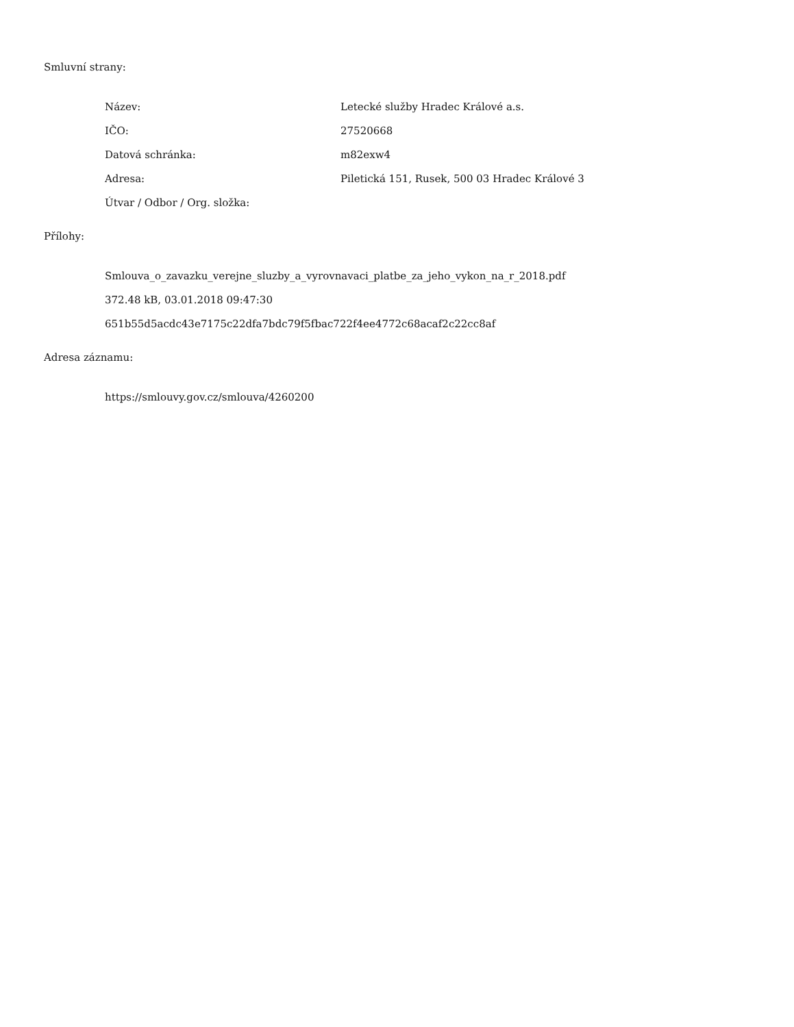Smluvní strany:
| Název: | Letecké služby Hradec Králové a.s. |
| IČO: | 27520668 |
| Datová schránka: | m82exw4 |
| Adresa: | Piletická 151, Rusek, 500 03 Hradec Králové 3 |
| Útvar / Odbor / Org. složka: | |
Přílohy:
Smlouva_o_zavazku_verejne_sluzby_a_vyrovnavaci_platbe_za_jeho_vykon_na_r_2018.pdf
372.48 kB, 03.01.2018 09:47:30
651b55d5acdc43e7175c22dfa7bdc79f5fbac722f4ee4772c68acaf2c22cc8af
Adresa záznamu:
https://smlouvy.gov.cz/smlouva/4260200